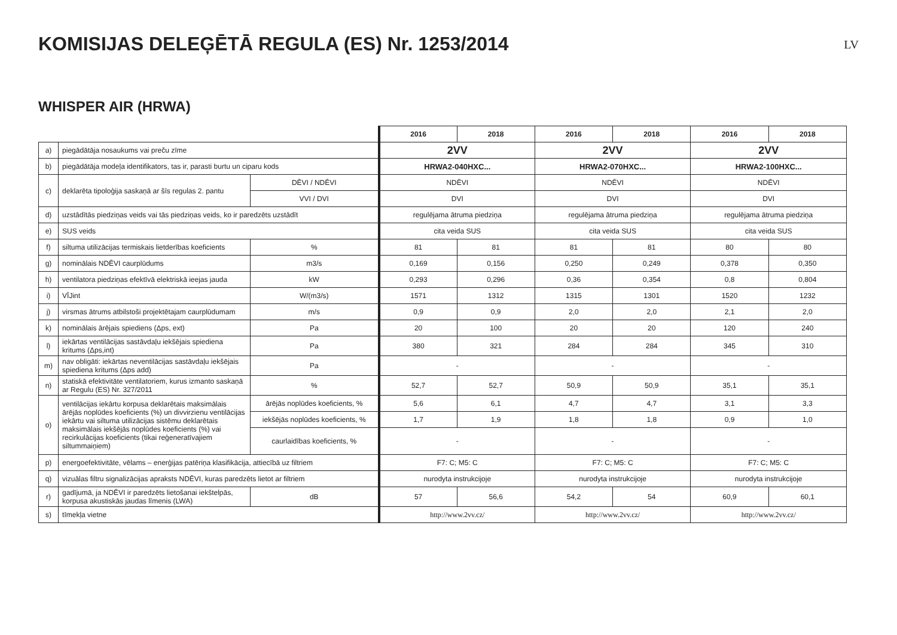KOMISIJAS DELEĢĒTĀ REGULA (ES) Nr. 1253/2014
LV
WHISPER AIR (HRWA)
| | | | 2016 | 2018 | 2016 | 2018 | 2016 | 2018 |
| a) | piegādātāja nosaukums vai preču zīme | | 2VV | | 2VV | | 2VV | |
| b) | piegādātāja modeļa identifikators, tas ir, parasti burtu un ciparu kods | | HRWA2-040HXC... | | HRWA2-070HXC... | | HRWA2-100HXC... | |
| c) | deklarēta tipoloģija saskaņā ar šīs regulas 2. pantu | DĒVI / NDĒVI | NDĒVI | | NDĒVI | | NDĒVI | |
| | | VVI / DVI | DVI | | DVI | | DVI | |
| d) | uzstādītās piedziņas veids vai tās piedziņas veids, ko ir paredzēts uzstādīt | | regulējama ātruma piedziņa | | regulējama ātruma piedziņa | | regulējama ātruma piedziņa | |
| e) | SUS veids | | cita veida SUS | | cita veida SUS | | cita veida SUS | |
| f) | siltuma utilizācijas termiskais lietderības koeficients | % | 81 | 81 | 81 | 81 | 80 | 80 |
| g) | nominālais NDĒVI caurplūdums | m3/s | 0,169 | 0,156 | 0,250 | 0,249 | 0,378 | 0,350 |
| h) | ventilatora piedziņas efektīvā elektriskā ieejas jauda | kW | 0,293 | 0,296 | 0,36 | 0,354 | 0,8 | 0,804 |
| i) | VĪJint | W/(m3/s) | 1571 | 1312 | 1315 | 1301 | 1520 | 1232 |
| j) | virsmas ātrums atbilstoši projektētajam caurplūdumam | m/s | 0,9 | 0,9 | 2,0 | 2,0 | 2,1 | 2,0 |
| k) | nominālais ārējais spiediens (Δps, ext) | Pa | 20 | 100 | 20 | 20 | 120 | 240 |
| l) | iekārtas ventilācijas sastāvdaļu iekšējais spiediena kritums (Δps,int) | Pa | 380 | 321 | 284 | 284 | 345 | 310 |
| m) | nav obligāti: iekārtas neventilācijas sastāvdaļu iekšējais spiediena kritums (Δps add) | Pa | - | | - | | - | |
| n) | statiskā efektivitāte ventilatoriem, kurus izmanto saskaņā ar Regulu (ES) Nr. 327/2011 | % | 52,7 | 52,7 | 50,9 | 50,9 | 35,1 | 35,1 |
| o) | ventilācijas iekārtu korpusa deklarētais maksimālais ārējās noplūdes koeficients (%) un divvirzienu ventilācijas iekārtu vai siltuma utilizācijas sistēmu deklarētais maksimālais iekšējās noplūdes koeficients (%) vai recirkulācijas koeficients (tikai reģeneratīvajiem siltummaiņiem) | ārējās noplūdes koeficients, % | 5,6 | 6,1 | 4,7 | 4,7 | 3,1 | 3,3 |
| | | iekšējās noplūdes koeficients, % | 1,7 | 1,9 | 1,8 | 1,8 | 0,9 | 1,0 |
| | | caurlaidības koeficients, % | - | | - | | - | |
| p) | energoefektivitāte, vēlams – enerģijas patēriņa klasifikācija, attiecībā uz filtriem | | F7: C; M5: C | | F7: C; M5: C | | F7: C; M5: C | |
| q) | vizuālas filtru signalizācijas apraksts NDĒVI, kuras paredzēts lietot ar filtriem | | nurodyta instrukcijoje | | nurodyta instrukcijoje | | nurodyta instrukcijoje | |
| r) | gadījumā, ja NDĒVI ir paredzēts lietošanai iekštelpās, korpusa akustiskās jaudas līmenis (LWA) | dB | 57 | 56,6 | 54,2 | 54 | 60,9 | 60,1 |
| s) | tīmekļa vietne | | http://www.2vv.cz/ | | http://www.2vv.cz/ | | http://www.2vv.cz/ | |